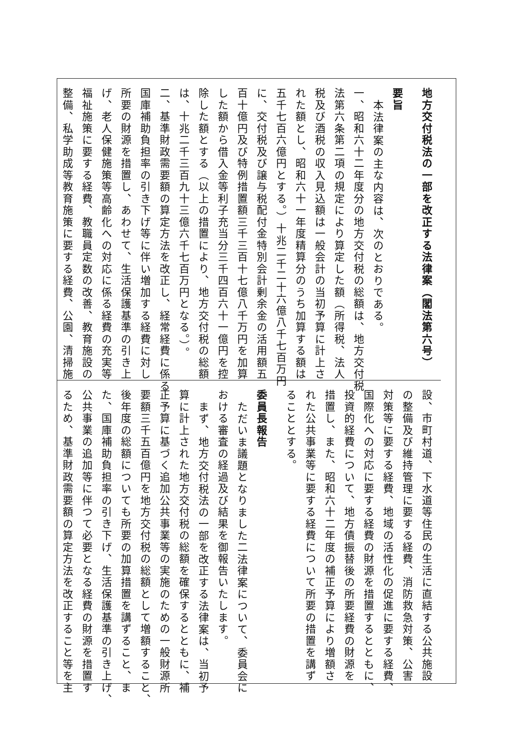地方交付税法の一部を改正する法律案（閣法第六号）
要旨
本法律案の主な内容は、次のとおりである。
一、昭和六十二年度分の地方交付税の総額は、地方交付税
法第六条第二項の規定により算定した額（所得税、法人
税及び酒税の収入見込額は一般会計の当初予算に計上さ
れた額とし、昭和六十一年度精算分のうち加算する額は
五千七百六億円とする。）十兆二千二十六億八千七百万円
に、交付税及び譲与税配付金特別会計剰余金の活用額五
百十億円及び特例措置額三千三百十七億八千万円を加算
した額から借入金等利子充当分三千四百六十一億円を控
除した額とする（以上の措置により、地方交付税の総額
は、十兆二千三百九十三億六千七百万円となる。）。
二、基準財政需要額の算定方法を改正し、経常経費に係る
国庫補助負担率の引き下げ等に伴い増加する経費に対し
所要の財源を措置し、あわせて、生活保護基準の引き上
げ、老人保健施策等高齢化への対応に係る経費の充実等
福祉施策に要する経費、教職員定数の改善、教育施設の
整備、私学助成等教育施策に要する経費、公園、清掃施
設、市町村道、下水道等住民の生活に直結する公共施設
の整備及び維持管理に要する経費、消防救急対策、公害
対策等に要する経費、地域の活性化の促進に要する経費、
国際化への対応に要する経費の財源を措置するとともに、
投資的経費について、地方債振替後の所要経費の財源を
措置し、また、昭和六十二年度の補正予算により増額さ
れた公共事業等に要する経費について所要の措置を講ず
ることとする。
委員長報告
ただいま議題となりました二法律案について、委員会に
おける審査の経過及び結果を御報告いたします。
まず、地方交付税法の一部を改正する法律案は、当初予
算に計上された地方交付税の総額を確保するとともに、補
正予算に基づく追加公共事業等の実施のための一般財源所
要額三千五百億円を地方交付税の総額として増額すること、
後年度の総額についても所要の加算措置を講ずること、ま
た、国庫補助負担率の引き下げ、生活保護基準の引き上げ、
公共事業の追加等に伴つて必要となる経費の財源を措置す
るため、基準財政需要額の算定方法を改正すること等を主